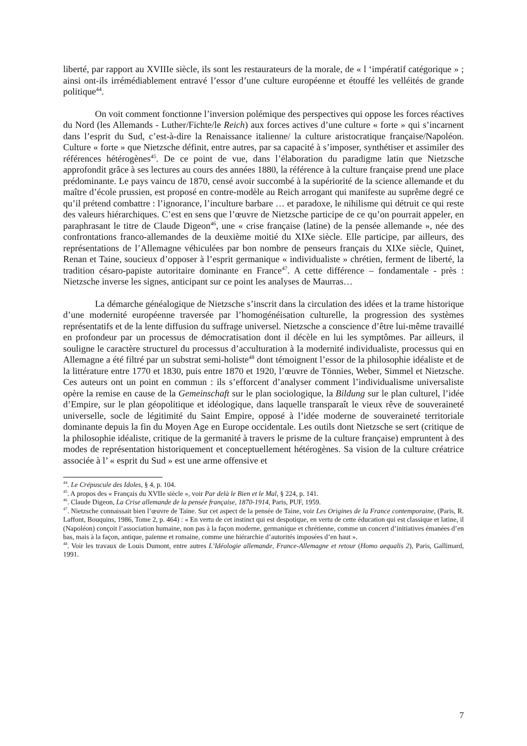liberté, par rapport au XVIIIe siècle, ils sont les restaurateurs de la morale, de « l ‘impératif catégorique » ; ainsi ont-ils irrémédiablement entravé l’essor d’une culture européenne et étouffé les velléités de grande politique<sup>44</sup>.
On voit comment fonctionne l’inversion polémique des perspectives qui oppose les forces réactives du Nord (les Allemands - Luther/Fichte/le Reich) aux forces actives d’une culture « forte » qui s’incarnent dans l’esprit du Sud, c’est-à-dire la Renaissance italienne/ la culture aristocratique française/Napoléon. Culture « forte » que Nietzsche définit, entre autres, par sa capacité à s’imposer, synthétiser et assimiler des références hétérogènes<sup>45</sup>. De ce point de vue, dans l’élaboration du paradigme latin que Nietzsche approfondit grâce à ses lectures au cours des années 1880, la référence à la culture française prend une place prédominante. Le pays vaincu de 1870, censé avoir succombé à la supériorité de la science allemande et du maître d’école prussien, est proposé en contre-modèle au Reich arrogant qui manifeste au suprême degré ce qu’il prétend combattre : l’ignorance, l’inculture barbare … et paradoxe, le nihilisme qui détruit ce qui reste des valeurs hiérarchiques. C’est en sens que l’œuvre de Nietzsche participe de ce qu’on pourrait appeler, en paraphrasant le titre de Claude Digeon<sup>46</sup>, une « crise française (latine) de la pensée allemande », née des confrontations franco-allemandes de la deuxième moitié du XIXe siècle. Elle participe, par ailleurs, des représentations de l’Allemagne véhiculées par bon nombre de penseurs français du XIXe siècle, Quinet, Renan et Taine, soucieux d’opposer à l’esprit germanique « individualiste » chrétien, ferment de liberté, la tradition césaro-papiste autoritaire dominante en France<sup>47</sup>. A cette différence – fondamentale - près : Nietzsche inverse les signes, anticipant sur ce point les analyses de Maurras…
La démarche généalogique de Nietzsche s’inscrit dans la circulation des idées et la trame historique d’une modernité européenne traversée par l’homogénéisation culturelle, la progression des systèmes représentatifs et de la lente diffusion du suffrage universel. Nietzsche a conscience d’être lui-même travaillé en profondeur par un processus de démocratisation dont il décèle en lui les symptômes. Par ailleurs, il souligne le caractère structurel du processus d’acculturation à la modernité individualiste, processus qui en Allemagne a été filtré par un substrat semi-holiste<sup>48</sup> dont témoignent l’essor de la philosophie idéaliste et de la littérature entre 1770 et 1830, puis entre 1870 et 1920, l’œuvre de Tönnies, Weber, Simmel et Nietzsche. Ces auteurs ont un point en commun : ils s’efforcent d’analyser comment l’individualisme universaliste opère la remise en cause de la Gemeinschaft sur le plan sociologique, la Bildung sur le plan culturel, l’idée d’Empire, sur le plan géopolitique et idéologique, dans laquelle transparaît le vieux rêve de souveraineté universelle, socle de légitimité du Saint Empire, opposé à l’idée moderne de souveraineté territoriale dominante depuis la fin du Moyen Age en Europe occidentale. Les outils dont Nietzsche se sert (critique de la philosophie idéaliste, critique de la germanité à travers le prisme de la culture française) empruntent à des modes de représentation historiquement et conceptuellement hétérogènes. Sa vision de la culture créatrice associée à l’ « esprit du Sud » est une arme offensive et
<sup>44</sup>. Le Crépuscule des Idoles, § 4, p. 104.
<sup>45</sup>. A propos des « Français du XVIIe siècle », voir Par delà le Bien et le Mal, § 224, p. 141.
<sup>46</sup>. Claude Digeon, La Crise allemande de la pensée française, 1870-1914, Paris, PUF, 1959.
<sup>47</sup>. Nietzsche connaissait bien l’œuvre de Taine. Sur cet aspect de la pensée de Taine, voir Les Origines de la France contemporaine, (Paris, R. Laffont, Bouquins, 1986, Tome 2, p. 464) : « En vertu de cet instinct qui est despotique, en vertu de cette éducation qui est classique et latine, il (Napoléon) conçoit l’association humaine, non pas à la façon moderne, germanique et chrétienne, comme un concert d’initiatives émanées d’en bas, mais à la façon, antique, païenne et romaine, comme une hiérarchie d’autorités imposées d’en haut ».
<sup>48</sup>. Voir les travaux de Louis Dumont, entre autres L’Idéologie allemande, France-Allemagne et retour (Homo aequalis 2), Paris, Gallimard, 1991.
7